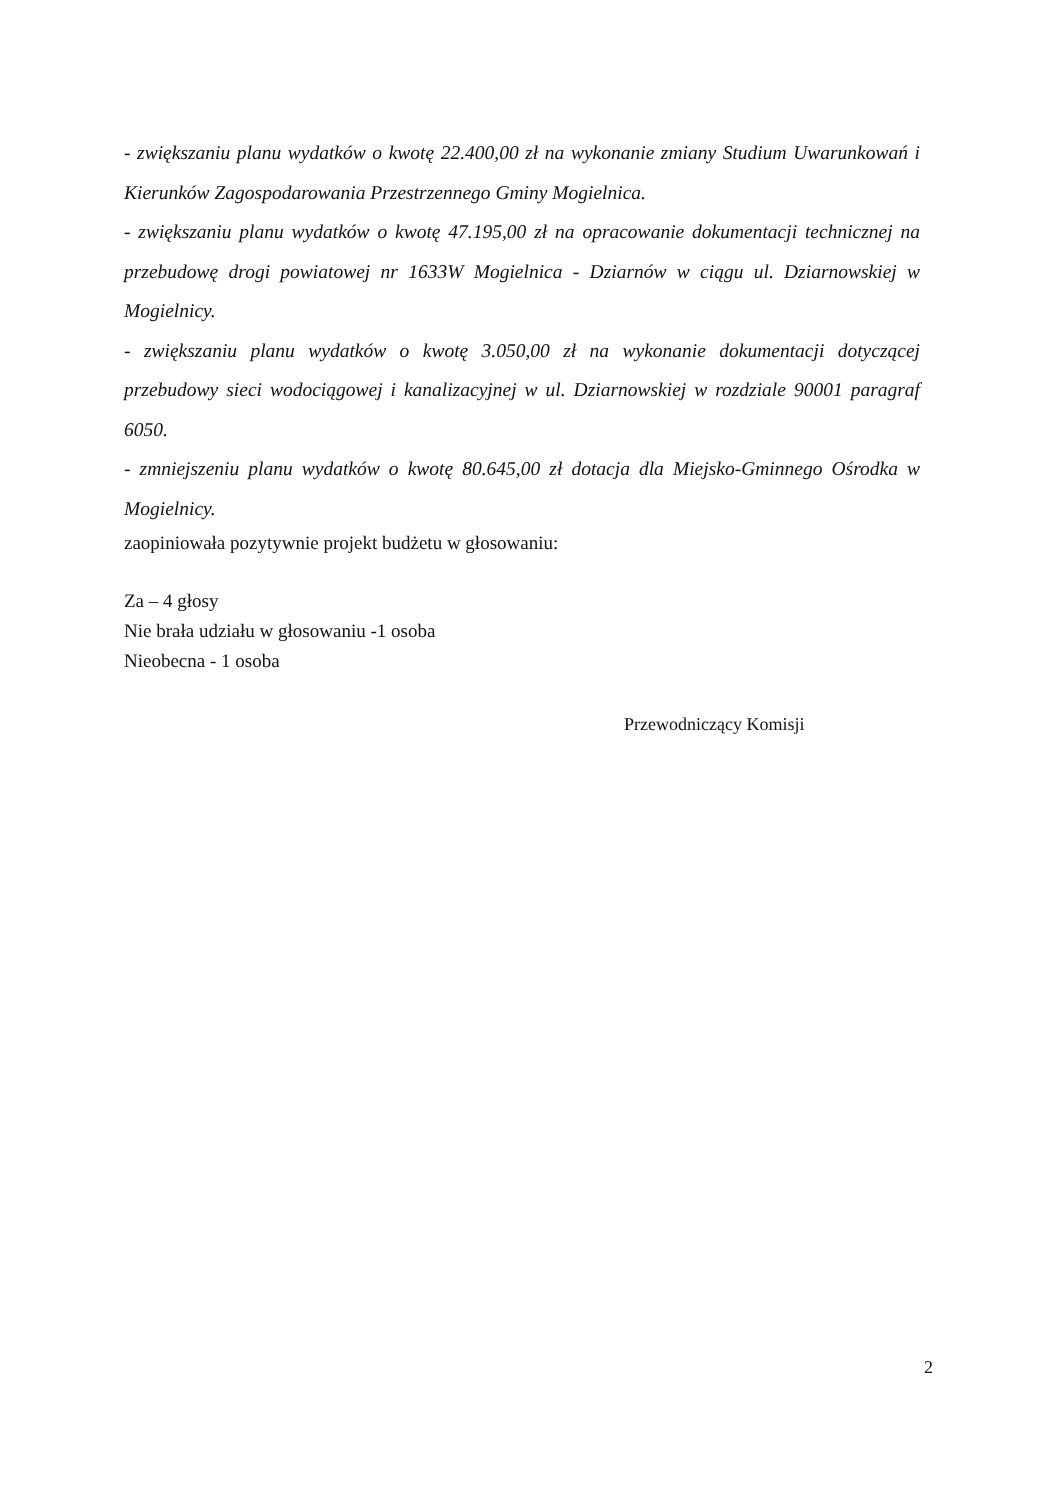- zwiększaniu planu wydatków o kwotę 22.400,00 zł na wykonanie zmiany Studium Uwarunkowań i Kierunków Zagospodarowania Przestrzennego Gminy Mogielnica.
- zwiększaniu planu wydatków o kwotę 47.195,00 zł na opracowanie dokumentacji technicznej na przebudowę drogi powiatowej nr 1633W Mogielnica - Dziarnów w ciągu ul. Dziarnowskiej w Mogielnicy.
- zwiększaniu planu wydatków o kwotę 3.050,00 zł na wykonanie dokumentacji dotyczącej przebudowy sieci wodociągowej i kanalizacyjnej w ul. Dziarnowskiej w rozdziale 90001 paragraf 6050.
- zmniejszeniu planu wydatków o kwotę 80.645,00 zł dotacja dla Miejsko-Gminnego Ośrodka w Mogielnicy.
zaopiniowała pozytywnie projekt budżetu w głosowaniu:
Za – 4 głosy
Nie brała udziału w głosowaniu -1 osoba
Nieobecna - 1 osoba
Przewodniczący Komisji
2